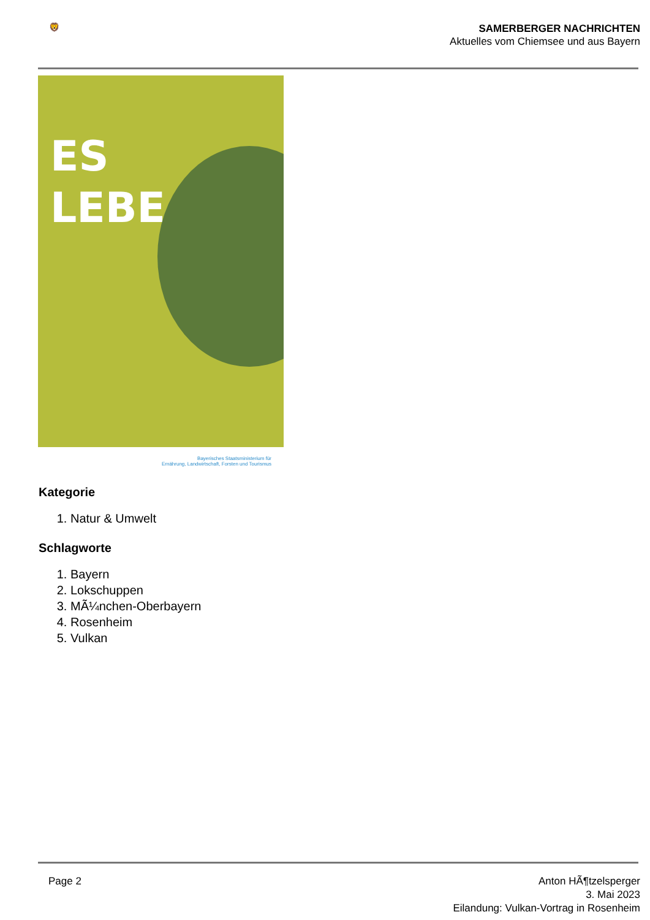🦁
SAMERBERGER NACHRICHTEN
Aktuelles vom Chiemsee und aus Bayern
ES
LEBE
Bayerisches Staatsministerium für
Ernährung, Landwirtschaft, Forsten und Tourismus
Kategorie
1. Natur & Umwelt
Schlagworte
1. Bayern
2. Lokschuppen
3. MÃ¼nchen-Oberbayern
4. Rosenheim
5. Vulkan
Page 2 Anton HÃ¶tzelsperger
3. Mai 2023
Eilandung: Vulkan-Vortrag in Rosenheim